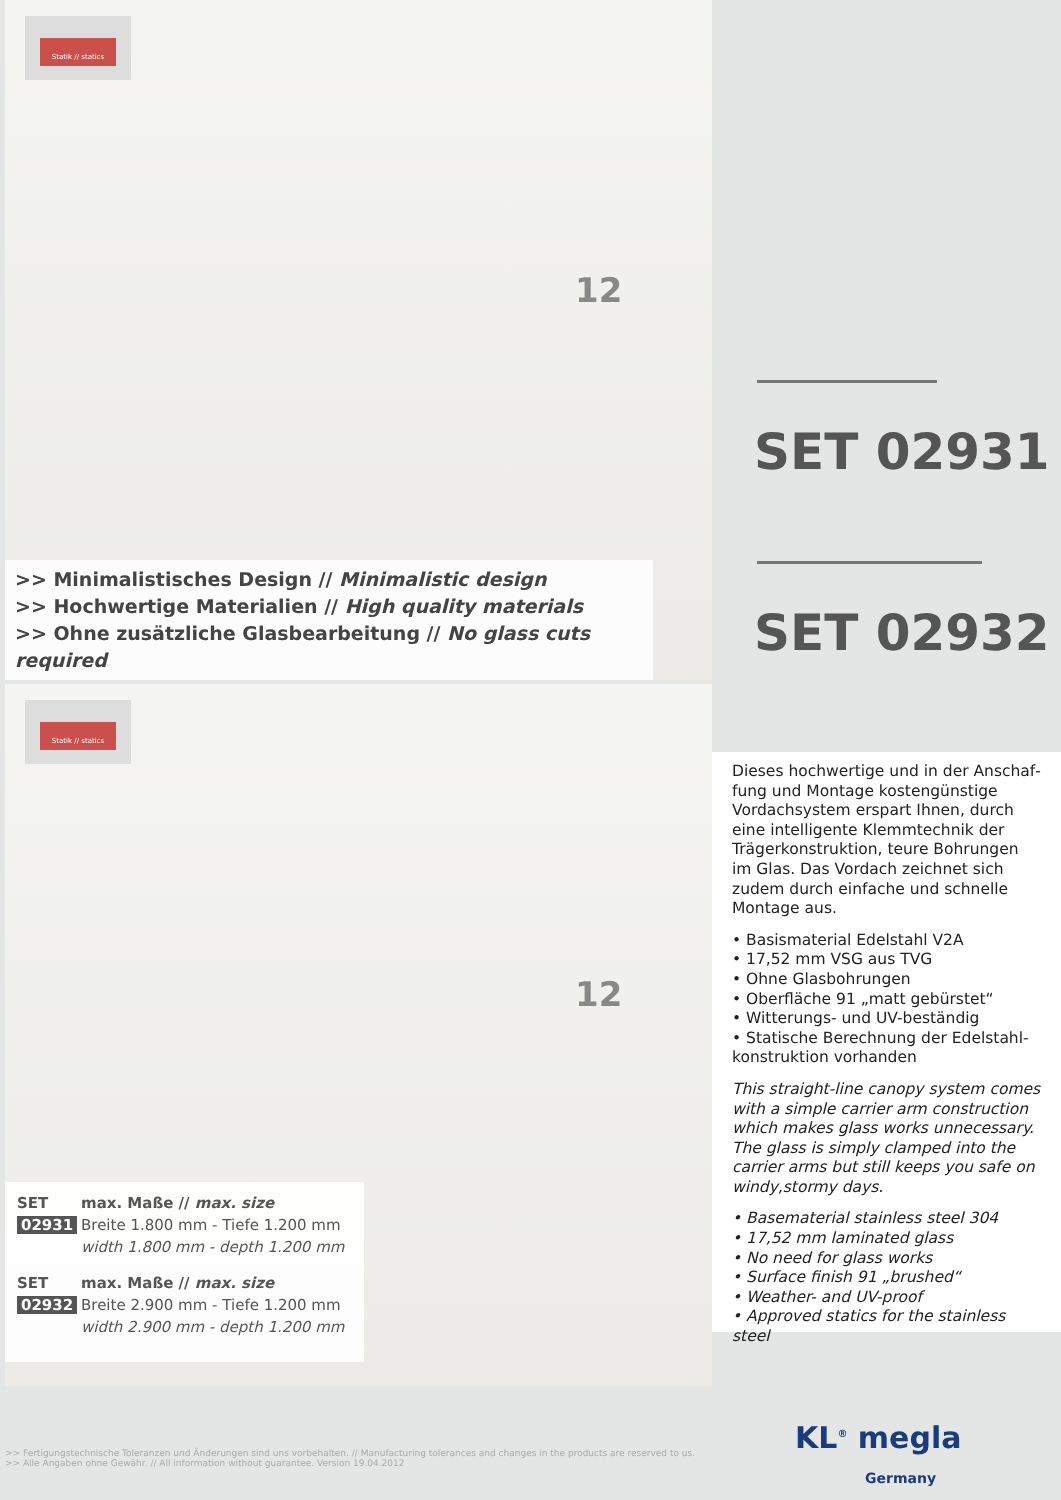Statik // statics
12
>> Minimalistisches Design // Minimalistic design
>> Hochwertige Materialien // High quality materials
>> Ohne zusätzliche Glasbearbeitung // No glass cuts required
Statik // statics
12
SET
02931
max. Maße // max. size
Breite 1.800 mm - Tiefe 1.200 mm
width 1.800 mm - depth 1.200 mm
SET
02932
max. Maße // max. size
Breite 2.900 mm - Tiefe 1.200 mm
width 2.900 mm - depth 1.200 mm
SET 02931
SET 02932
Dieses hochwertige und in der Anschaf­fung und Montage kostengünstige Vordachsystem erspart Ihnen, durch eine intelligente Klemmtechnik der Träger­konstruktion, teure Bohrungen im Glas. Das Vordach zeichnet sich zudem durch einfache und schnelle Montage aus.
• Basismaterial Edelstahl V2A
• 17,52 mm VSG aus TVG
• Ohne Glasbohrungen
• Oberfläche 91 „matt gebürstet“
• Witterungs- und UV-beständig
• Statische Berechnung der Edelstahl­konstruktion vorhanden
This straight-line canopy system comes with a simple carrier arm construction which makes glass works unnecessary. The glass is simply clamped into the carrier arms but still keeps you safe on windy,stormy days.
• Basematerial stainless steel 304
• 17,52 mm laminated glass
• No need for glass works
• Surface finish 91 „brushed“
• Weather- and UV-proof
• Approved statics for the stainless steel
>> Fertigungstechnische Toleranzen und Änderungen sind uns vorbehalten. // Manufacturing tolerances and changes in the products are reserved to us.
>> Alle Angaben ohne Gewähr. // All information without guarantee. Version 19.04.2012
KL<sup>®</sup> megla
Germany